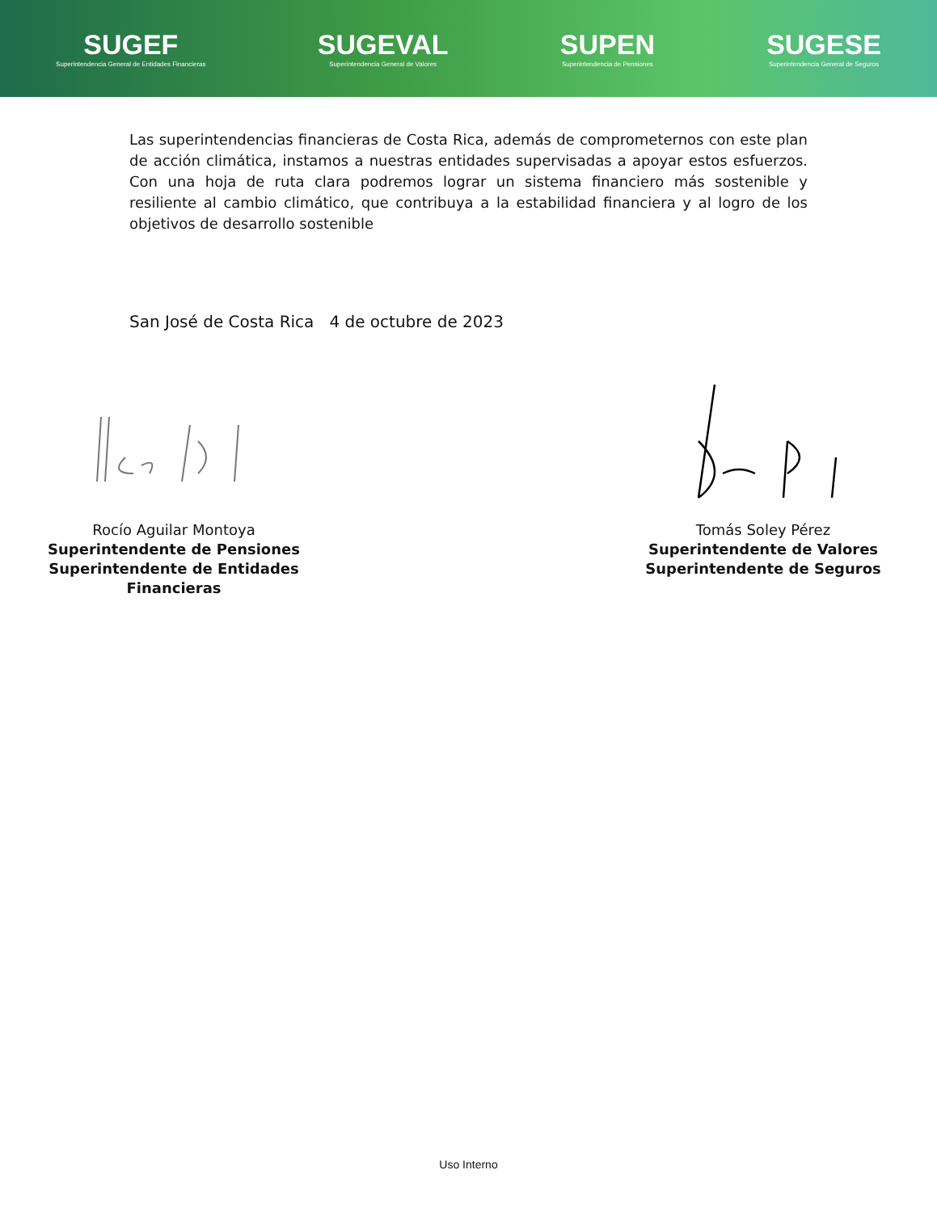SUGEF
Superintendencia General de Entidades Financieras
SUGEVAL
Superintendencia General de Valores
SUPEN
Superintendencia de Pensiones
SUGESE
Superintendencia General de Seguros
Las superintendencias financieras de Costa Rica, además de comprometernos con este plan de acción climática, instamos a nuestras entidades supervisadas a apoyar estos esfuerzos. Con una hoja de ruta clara podremos lograr un sistema financiero más sostenible y resiliente al cambio climático, que contribuya a la estabilidad financiera y al logro de los objetivos de desarrollo sostenible
San José de Costa Rica 4 de octubre de 2023
Rocío Aguilar Montoya
Superintendente de Pensiones
Superintendente de Entidades Financieras
Tomás Soley Pérez
Superintendente de Valores
Superintendente de Seguros
Uso Interno